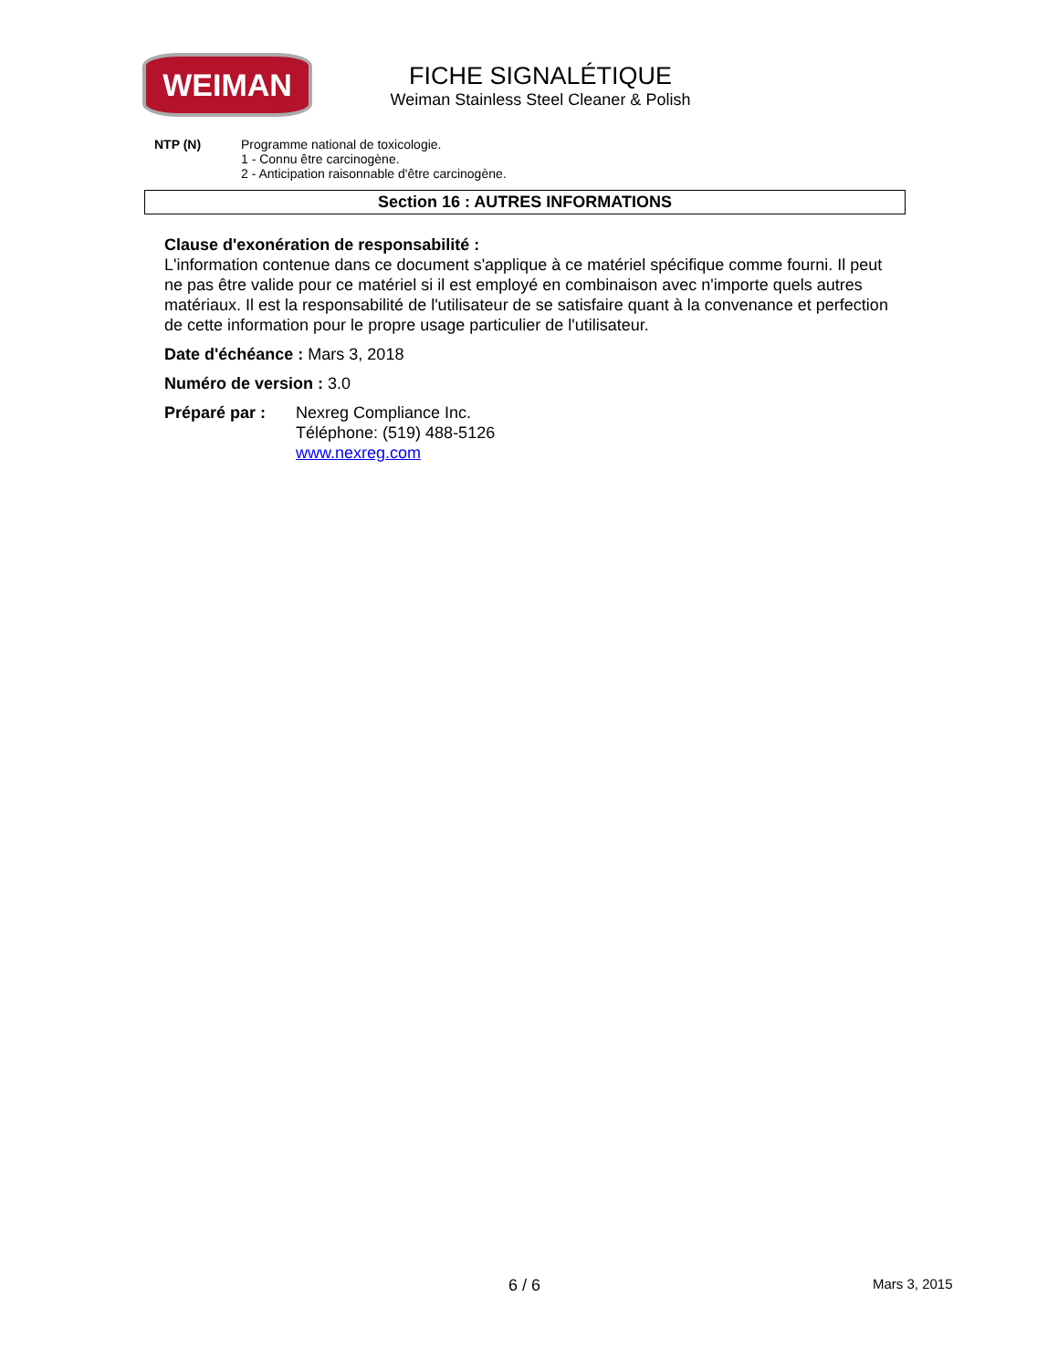WEIMAN
FICHE SIGNALÉTIQUE
Weiman Stainless Steel Cleaner & Polish
NTP (N) Programme national de toxicologie.
1 - Connu être carcinogène.
2 - Anticipation raisonnable d'être carcinogène.
Section 16 : AUTRES INFORMATIONS
Clause d'exonération de responsabilité :
L'information contenue dans ce document s'applique à ce matériel spécifique comme fourni. Il peut ne pas être valide pour ce matériel si il est employé en combinaison avec n'importe quels autres matériaux. Il est la responsabilité de l'utilisateur de se satisfaire quant à la convenance et perfection de cette information pour le propre usage particulier de l'utilisateur.
Date d'échéance : Mars 3, 2018
Numéro de version : 3.0
Préparé par : Nexreg Compliance Inc.
Téléphone: (519) 488-5126
www.nexreg.com
6 / 6 Mars 3, 2015